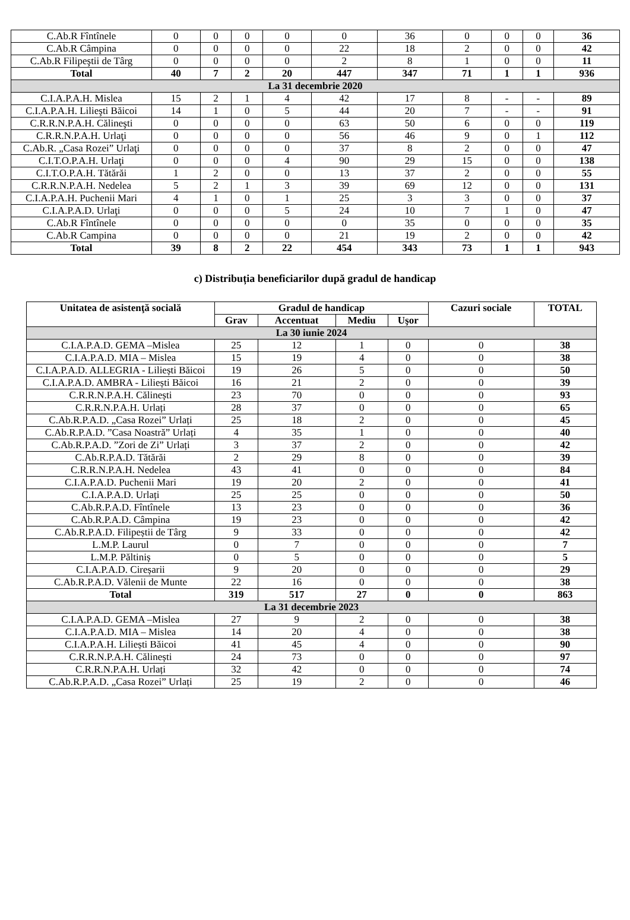| C.Ab.R Fîntînele | 0 | 0 | 0 | 0 | 0 | 36 | 0 | 0 | 0 | 36 |
| C.Ab.R Câmpina | 0 | 0 | 0 | 0 | 22 | 18 | 2 | 0 | 0 | 42 |
| C.Ab.R Filipeştii de Târg | 0 | 0 | 0 | 0 | 2 | 8 | 1 | 0 | 0 | 11 |
| Total | 40 | 7 | 2 | 20 | 447 | 347 | 71 | 1 | 1 | 936 |
| La 31 decembrie 2020 | | | | | | | | | | |
| C.I.A.P.A.H. Mislea | 15 | 2 | 1 | 4 | 42 | 17 | 8 | - | - | 89 |
| C.I.A.P.A.H. Lilieşti Băicoi | 14 | 1 | 0 | 5 | 44 | 20 | 7 | - | - | 91 |
| C.R.R.N.P.A.H. Călineşti | 0 | 0 | 0 | 0 | 63 | 50 | 6 | 0 | 0 | 119 |
| C.R.R.N.P.A.H. Urlaţi | 0 | 0 | 0 | 0 | 56 | 46 | 9 | 0 | 1 | 112 |
| C.Ab.R. „Casa Rozei” Urlaţi | 0 | 0 | 0 | 0 | 37 | 8 | 2 | 0 | 0 | 47 |
| C.I.T.O.P.A.H. Urlaţi | 0 | 0 | 0 | 4 | 90 | 29 | 15 | 0 | 0 | 138 |
| C.I.T.O.P.A.H. Tătărăi | 1 | 2 | 0 | 0 | 13 | 37 | 2 | 0 | 0 | 55 |
| C.R.R.N.P.A.H. Nedelea | 5 | 2 | 1 | 3 | 39 | 69 | 12 | 0 | 0 | 131 |
| C.I.A.P.A.H. Puchenii Mari | 4 | 1 | 0 | 1 | 25 | 3 | 3 | 0 | 0 | 37 |
| C.I.A.P.A.D. Urlaţi | 0 | 0 | 0 | 5 | 24 | 10 | 7 | 1 | 0 | 47 |
| C.Ab.R Fîntînele | 0 | 0 | 0 | 0 | 0 | 35 | 0 | 0 | 0 | 35 |
| C.Ab.R Campina | 0 | 0 | 0 | 0 | 21 | 19 | 2 | 0 | 0 | 42 |
| Total | 39 | 8 | 2 | 22 | 454 | 343 | 73 | 1 | 1 | 943 |
c) Distribuția beneficiarilor după gradul de handicap
| Unitatea de asistenţă socială | Gradul de handicap | | | | Cazuri sociale | TOTAL |
| --- | --- | --- | --- | --- | --- | --- |
| | Grav | Accentuat | Mediu | Uşor | | |
| La 30 iunie 2024 | | | | | | |
| C.I.A.P.A.D. GEMA –Mislea | 25 | 12 | 1 | 0 | 0 | 38 |
| C.I.A.P.A.D. MIA – Mislea | 15 | 19 | 4 | 0 | 0 | 38 |
| C.I.A.P.A.D. ALLEGRIA - Liliești Băicoi | 19 | 26 | 5 | 0 | 0 | 50 |
| C.I.A.P.A.D. AMBRA - Liliești Băicoi | 16 | 21 | 2 | 0 | 0 | 39 |
| C.R.R.N.P.A.H. Călinești | 23 | 70 | 0 | 0 | 0 | 93 |
| C.R.R.N.P.A.H. Urlați | 28 | 37 | 0 | 0 | 0 | 65 |
| C.Ab.R.P.A.D. „Casa Rozei” Urlați | 25 | 18 | 2 | 0 | 0 | 45 |
| C.Ab.R.P.A.D. ”Casa Noastră” Urlați | 4 | 35 | 1 | 0 | 0 | 40 |
| C.Ab.R.P.A.D. ”Zori de Zi” Urlați | 3 | 37 | 2 | 0 | 0 | 42 |
| C.Ab.R.P.A.D. Tătărăi | 2 | 29 | 8 | 0 | 0 | 39 |
| C.R.R.N.P.A.H. Nedelea | 43 | 41 | 0 | 0 | 0 | 84 |
| C.I.A.P.A.D. Puchenii Mari | 19 | 20 | 2 | 0 | 0 | 41 |
| C.I.A.P.A.D. Urlați | 25 | 25 | 0 | 0 | 0 | 50 |
| C.Ab.R.P.A.D. Fîntînele | 13 | 23 | 0 | 0 | 0 | 36 |
| C.Ab.R.P.A.D. Câmpina | 19 | 23 | 0 | 0 | 0 | 42 |
| C.Ab.R.P.A.D. Filipeștii de Târg | 9 | 33 | 0 | 0 | 0 | 42 |
| L.M.P. Laurul | 0 | 7 | 0 | 0 | 0 | 7 |
| L.M.P. Păltiniș | 0 | 5 | 0 | 0 | 0 | 5 |
| C.I.A.P.A.D. Cireșarii | 9 | 20 | 0 | 0 | 0 | 29 |
| C.Ab.R.P.A.D. Vălenii de Munte | 22 | 16 | 0 | 0 | 0 | 38 |
| Total | 319 | 517 | 27 | 0 | 0 | 863 |
| La 31 decembrie 2023 | | | | | | |
| C.I.A.P.A.D. GEMA –Mislea | 27 | 9 | 2 | 0 | 0 | 38 |
| C.I.A.P.A.D. MIA – Mislea | 14 | 20 | 4 | 0 | 0 | 38 |
| C.I.A.P.A.H. Liliești Băicoi | 41 | 45 | 4 | 0 | 0 | 90 |
| C.R.R.N.P.A.H. Călinești | 24 | 73 | 0 | 0 | 0 | 97 |
| C.R.R.N.P.A.H. Urlați | 32 | 42 | 0 | 0 | 0 | 74 |
| C.Ab.R.P.A.D. „Casa Rozei” Urlați | 25 | 19 | 2 | 0 | 0 | 46 |